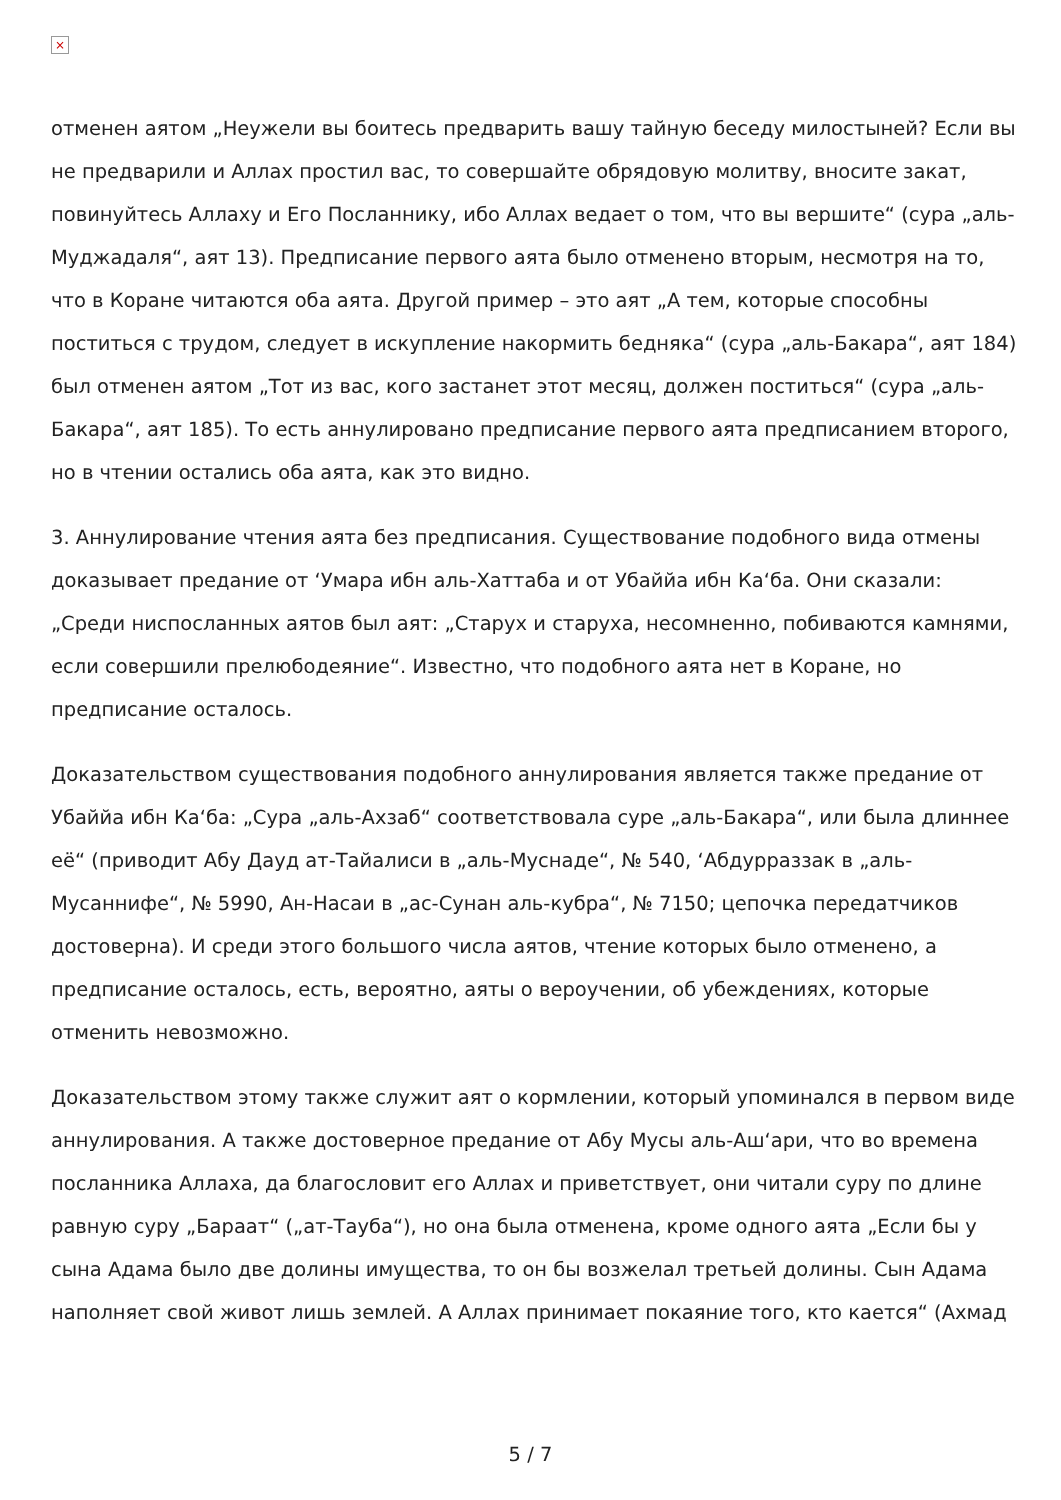×
отменен аятом „Неужели вы боитесь предварить вашу тайную беседу милостыней? Если вы не предварили и Аллах простил вас, то совершайте обрядовую молитву, вносите закат, повинуйтесь Аллаху и Его Посланнику, ибо Аллах ведает о том, что вы вершите“ (сура „аль-Муджадаля“, аят 13). Предписание первого аята было отменено вторым, несмотря на то, что в Коране читаются оба аята. Другой пример – это аят „А тем, которые способны поститься с трудом, следует в искупление накормить бедняка“ (сура „аль-Бакара“, аят 184) был отменен аятом „Тот из вас, кого застанет этот месяц, должен поститься“ (сура „аль-Бакара“, аят 185). То есть аннулировано предписание первого аята предписанием второго, но в чтении остались оба аята, как это видно.
3. Аннулирование чтения аята без предписания. Существование подобного вида отмены доказывает предание от ‘Умара ибн аль-Хаттаба и от Убаййа ибн Ка‘ба. Они сказали: „Среди ниспосланных аятов был аят: „Старух и старуха, несомненно, побиваются камнями, если совершили прелюбодеяние“. Известно, что подобного аята нет в Коране, но предписание осталось.
Доказательством существования подобного аннулирования является также предание от Убаййа ибн Ка‘ба: „Сура „аль-Ахзаб“ соответствовала суре „аль-Бакара“, или была длиннее её“ (приводит Абу Дауд ат-Тайалиси в „аль-Муснаде“, № 540, ‘Абдурраззак в „аль-Мусаннифе“, № 5990, Ан-Насаи в „ас-Сунан аль-кубра“, № 7150; цепочка передатчиков достоверна). И среди этого большого числа аятов, чтение которых было отменено, а предписание осталось, есть, вероятно, аяты о вероучении, об убеждениях, которые отменить невозможно.
Доказательством этому также служит аят о кормлении, который упоминался в первом виде аннулирования. А также достоверное предание от Абу Мусы аль-Аш‘ари, что во времена посланника Аллаха, да благословит его Аллах и приветствует, они читали суру по длине равную суру „Бараат“ („ат-Тауба“), но она была отменена, кроме одного аята „Если бы у сына Адама было две долины имущества, то он бы возжелал третьей долины. Сын Адама наполняет свой живот лишь землей. А Аллах принимает покаяние того, кто кается“ (Ахмад
5 / 7